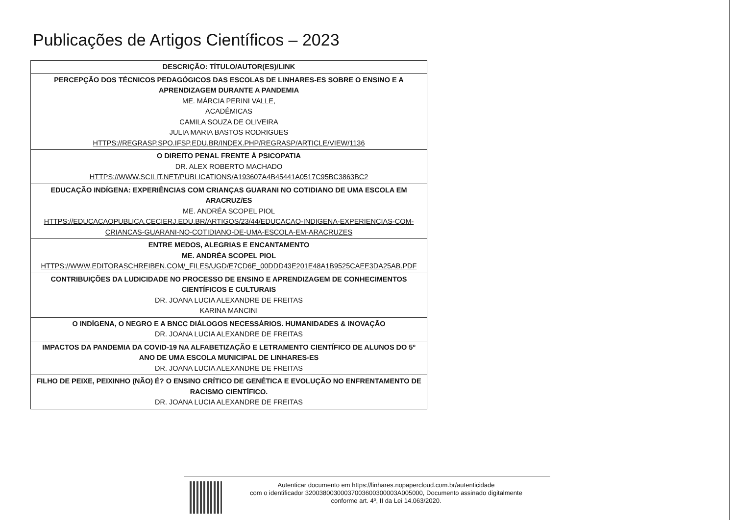Publicações de Artigos Científicos – 2023
| DESCRIÇÃO: TÍTULO/AUTOR(ES)/LINK |
| --- |
| PERCEPÇÃO DOS TÉCNICOS PEDAGÓGICOS DAS ESCOLAS DE LINHARES-ES SOBRE O ENSINO E A APRENDIZAGEM DURANTE A PANDEMIA ME. MÁRCIA PERINI VALLE, ACADÊMICAS CAMILA SOUZA DE OLIVEIRA JULIA MARIA BASTOS RODRIGUES HTTPS://REGRASP.SPO.IFSP.EDU.BR/INDEX.PHP/REGRASP/ARTICLE/VIEW/1136 |
| O DIREITO PENAL FRENTE À PSICOPATIA DR. ALEX ROBERTO MACHADO HTTPS://WWW.SCILIT.NET/PUBLICATIONS/A193607A4B45441A0517C95BC3863BC2 |
| EDUCAÇÃO INDÍGENA: EXPERIÊNCIAS COM CRIANÇAS GUARANI NO COTIDIANO DE UMA ESCOLA EM ARACRUZ/ES ME. ANDRÉA SCOPEL PIOL HTTPS://EDUCACAOPUBLICA.CECIERJ.EDU.BR/ARTIGOS/23/44/EDUCACAO-INDIGENA-EXPERIENCIAS-COM-CRIANCAS-GUARANI-NO-COTIDIANO-DE-UMA-ESCOLA-EM-ARACRUZES |
| ENTRE MEDOS, ALEGRIAS E ENCANTAMENTO ME. ANDRÉA SCOPEL PIOL HTTPS://WWW.EDITORASCHREIBEN.COM/_FILES/UGD/E7CD6E_00DDD43E201E48A1B9525CAEE3DA25AB.PDF |
| CONTRIBUIÇÕES DA LUDICIDADE NO PROCESSO DE ENSINO E APRENDIZAGEM DE CONHECIMENTOS CIENTÍFICOS E CULTURAIS DR. JOANA LUCIA ALEXANDRE DE FREITAS KARINA MANCINI |
| O INDÍGENA, O NEGRO E A BNCC DIÁLOGOS NECESSÁRIOS. HUMANIDADES & INOVAÇÃO DR. JOANA LUCIA ALEXANDRE DE FREITAS |
| IMPACTOS DA PANDEMIA DA COVID-19 NA ALFABETIZAÇÃO E LETRAMENTO CIENTÍFICO DE ALUNOS DO 5º ANO DE UMA ESCOLA MUNICIPAL DE LINHARES-ES DR. JOANA LUCIA ALEXANDRE DE FREITAS |
| FILHO DE PEIXE, PEIXINHO (NÃO) É? O ENSINO CRÍTICO DE GENÉTICA E EVOLUÇÃO NO ENFRENTAMENTO DE RACISMO CIENTÍFICO. DR. JOANA LUCIA ALEXANDRE DE FREITAS |
Autenticar documento em https://linhares.nopapercloud.com.br/autenticidade
com o identificador 32003800300037003600300003A005000, Documento assinado digitalmente
conforme art. 4º, II da Lei 14.063/2020.